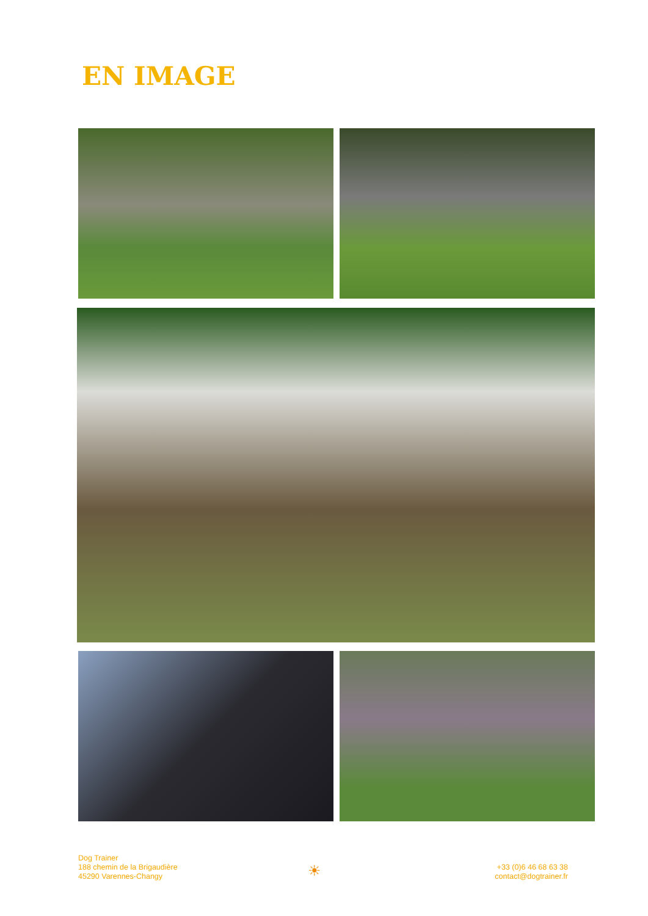EN IMAGE
Dog Trainer
188 chemin de la Brigaudière
45290 Varennes-Changy
☀
+33 (0)6 46 68 63 38
contact@dogtrainer.fr